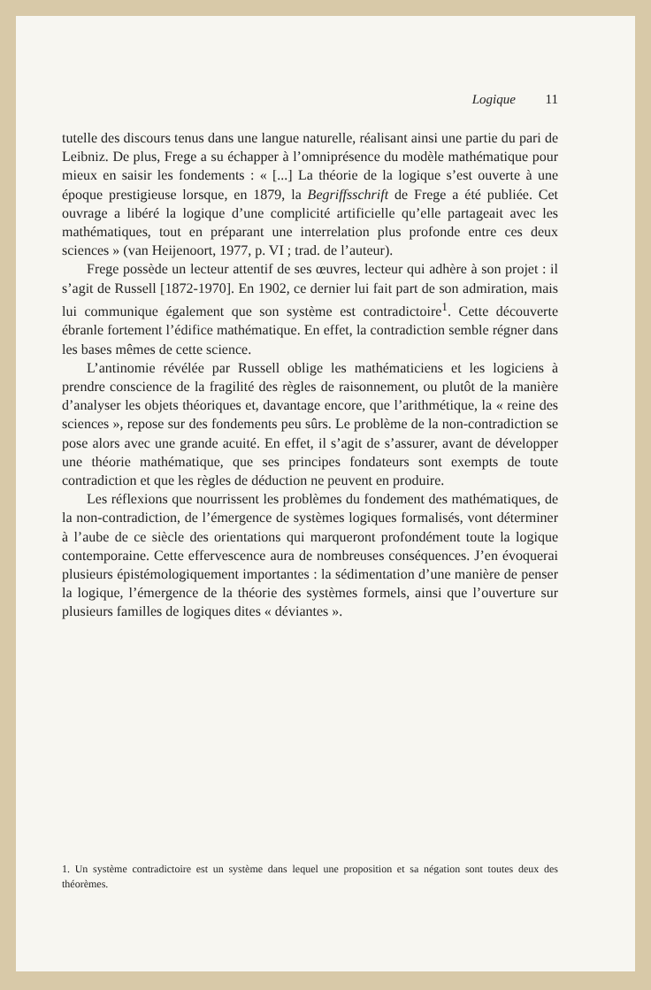Logique 11
tutelle des discours tenus dans une langue naturelle, réalisant ainsi une partie du pari de Leibniz. De plus, Frege a su échapper à l’omniprésence du modèle mathématique pour mieux en saisir les fondements : « [...] La théorie de la logique s’est ouverte à une époque prestigieuse lorsque, en 1879, la Begriffsschrift de Frege a été publiée. Cet ouvrage a libéré la logique d’une complicité artificielle qu’elle partageait avec les mathématiques, tout en préparant une interrelation plus profonde entre ces deux sciences » (van Heijenoort, 1977, p. VI ; trad. de l’auteur).
Frege possède un lecteur attentif de ses œuvres, lecteur qui adhère à son projet : il s’agit de Russell [1872-1970]. En 1902, ce dernier lui fait part de son admiration, mais lui communique également que son système est contradictoire<sup>1</sup>. Cette découverte ébranle fortement l’édifice mathématique. En effet, la contradiction semble régner dans les bases mêmes de cette science.
L’antinomie révélée par Russell oblige les mathématiciens et les logiciens à prendre conscience de la fragilité des règles de raisonnement, ou plutôt de la manière d’analyser les objets théoriques et, davantage encore, que l’arithmétique, la « reine des sciences », repose sur des fondements peu sûrs. Le problème de la non-contradiction se pose alors avec une grande acuité. En effet, il s’agit de s’assurer, avant de développer une théorie mathématique, que ses principes fondateurs sont exempts de toute contradiction et que les règles de déduction ne peuvent en produire.
Les réflexions que nourrissent les problèmes du fondement des mathématiques, de la non-contradiction, de l’émergence de systèmes logiques formalisés, vont déterminer à l’aube de ce siècle des orientations qui marqueront profondément toute la logique contemporaine. Cette effervescence aura de nombreuses conséquences. J’en évoquerai plusieurs épistémologiquement importantes : la sédimentation d’une manière de penser la logique, l’émergence de la théorie des systèmes formels, ainsi que l’ouverture sur plusieurs familles de logiques dites « déviantes ».
1. Un système contradictoire est un système dans lequel une proposition et sa négation sont toutes deux des théorèmes.